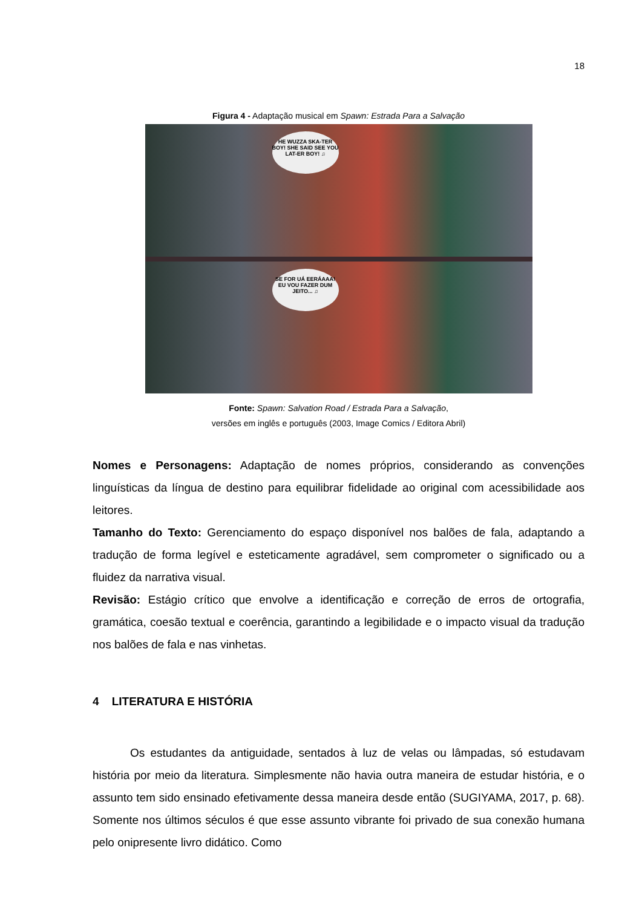18
Figura 4 - Adaptação musical em Spawn: Estrada Para a Salvação
HE WUZZA SKA-TER BOY! SHE SAID SEE YOU LAT-ER BOY! ♫
SE FOR UÁ EERÁAAA! EU VOU FAZER DUM JEITO... ♫
Fonte: Spawn: Salvation Road / Estrada Para a Salvação,
versões em inglês e português (2003, Image Comics / Editora Abril)
Nomes e Personagens: Adaptação de nomes próprios, considerando as convenções linguísticas da língua de destino para equilibrar fidelidade ao original com acessibilidade aos leitores.
Tamanho do Texto: Gerenciamento do espaço disponível nos balões de fala, adaptando a tradução de forma legível e esteticamente agradável, sem comprometer o significado ou a fluidez da narrativa visual.
Revisão: Estágio crítico que envolve a identificação e correção de erros de ortografia, gramática, coesão textual e coerência, garantindo a legibilidade e o impacto visual da tradução nos balões de fala e nas vinhetas.
4 LITERATURA E HISTÓRIA
Os estudantes da antiguidade, sentados à luz de velas ou lâmpadas, só estudavam história por meio da literatura. Simplesmente não havia outra maneira de estudar história, e o assunto tem sido ensinado efetivamente dessa maneira desde então (SUGIYAMA, 2017, p. 68). Somente nos últimos séculos é que esse assunto vibrante foi privado de sua conexão humana pelo onipresente livro didático. Como